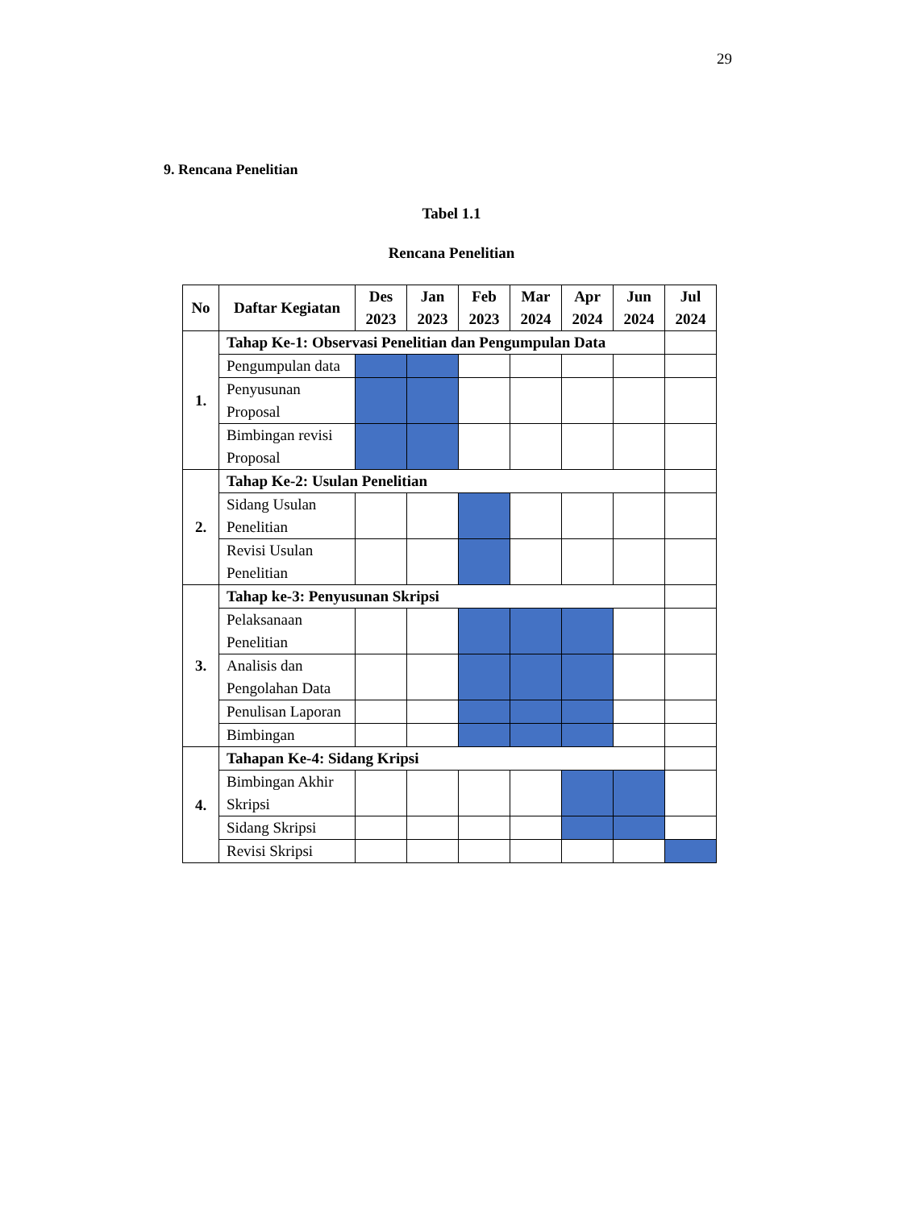29
9. Rencana Penelitian
Tabel 1.1
Rencana Penelitian
| No | Daftar Kegiatan | Des 2023 | Jan 2023 | Feb 2023 | Mar 2024 | Apr 2024 | Jun 2024 | Jul 2024 |
| --- | --- | --- | --- | --- | --- | --- | --- | --- |
| 1. | Tahap Ke-1: Observasi Penelitian dan Pengumpulan Data | | | | | | | |
| | Pengumpulan data | | | | | | | |
| | Penyusunan Proposal | | | | | | | |
| | Bimbingan revisi Proposal | | | | | | | |
| 2. | Tahap Ke-2: Usulan Penelitian | | | | | | | |
| | Sidang Usulan Penelitian | | | | | | | |
| | Revisi Usulan Penelitian | | | | | | | |
| 3. | Tahap ke-3: Penyusunan Skripsi | | | | | | | |
| | Pelaksanaan Penelitian | | | | | | | |
| | Analisis dan Pengolahan Data | | | | | | | |
| | Penulisan Laporan | | | | | | | |
| | Bimbingan | | | | | | | |
| 4. | Tahapan Ke-4: Sidang Kripsi | | | | | | | |
| | Bimbingan Akhir Skripsi | | | | | | | |
| | Sidang Skripsi | | | | | | | |
| | Revisi Skripsi | | | | | | | |